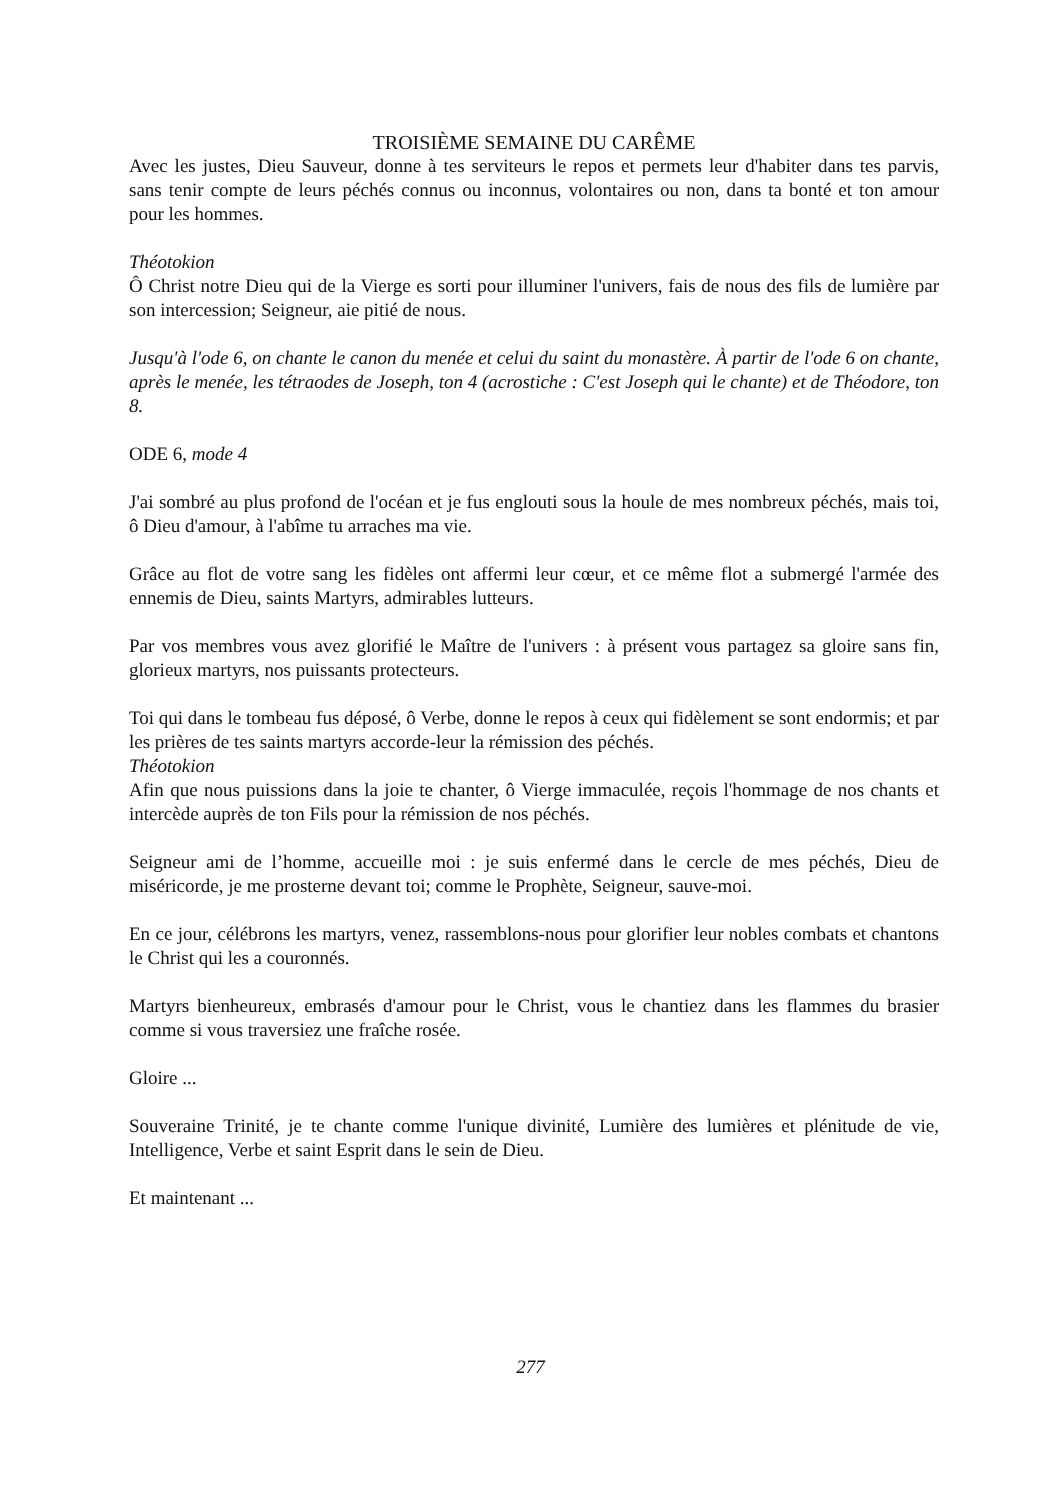TROISIÈME SEMAINE DU CARÊME
Avec les justes, Dieu Sauveur, donne à tes serviteurs le repos et permets leur d'habiter dans tes parvis, sans tenir compte de leurs péchés connus ou inconnus, volontaires ou non, dans ta bonté et ton amour pour les hommes.
Théotokion
Ô Christ notre Dieu qui de la Vierge es sorti pour illuminer l'univers, fais de nous des fils de lumière par son intercession; Seigneur, aie pitié de nous.
Jusqu'à l'ode 6, on chante le canon du menée et celui du saint du monastère. À partir de l'ode 6 on chante, après le menée, les tétraodes de Joseph, ton 4 (acrostiche : C'est Joseph qui le chante) et de Théodore, ton 8.
ODE 6, mode 4
J'ai sombré au plus profond de l'océan et je fus englouti sous la houle de mes nombreux péchés, mais toi, ô Dieu d'amour, à l'abîme tu arraches ma vie.
Grâce au flot de votre sang les fidèles ont affermi leur cœur, et ce même flot a submergé l'armée des ennemis de Dieu, saints Martyrs, admirables lutteurs.
Par vos membres vous avez glorifié le Maître de l'univers : à présent vous partagez sa gloire sans fin, glorieux martyrs, nos puissants protecteurs.
Toi qui dans le tombeau fus déposé, ô Verbe, donne le repos à ceux qui fidèlement se sont endormis; et par les prières de tes saints martyrs accorde-leur la rémission des péchés.
Théotokion
Afin que nous puissions dans la joie te chanter, ô Vierge immaculée, reçois l'hommage de nos chants et intercède auprès de ton Fils pour la rémission de nos péchés.
Seigneur ami de l’homme, accueille moi : je suis enfermé dans le cercle de mes péchés, Dieu de miséricorde, je me prosterne devant toi; comme le Prophète, Seigneur, sauve-moi.
En ce jour, célébrons les martyrs, venez, rassemblons-nous pour glorifier leur nobles combats et chantons le Christ qui les a couronnés.
Martyrs bienheureux, embrasés d'amour pour le Christ, vous le chantiez dans les flammes du brasier comme si vous traversiez une fraîche rosée.
Gloire ...
Souveraine Trinité, je te chante comme l'unique divinité, Lumière des lumières et plénitude de vie, Intelligence, Verbe et saint Esprit dans le sein de Dieu.
Et maintenant ...
277